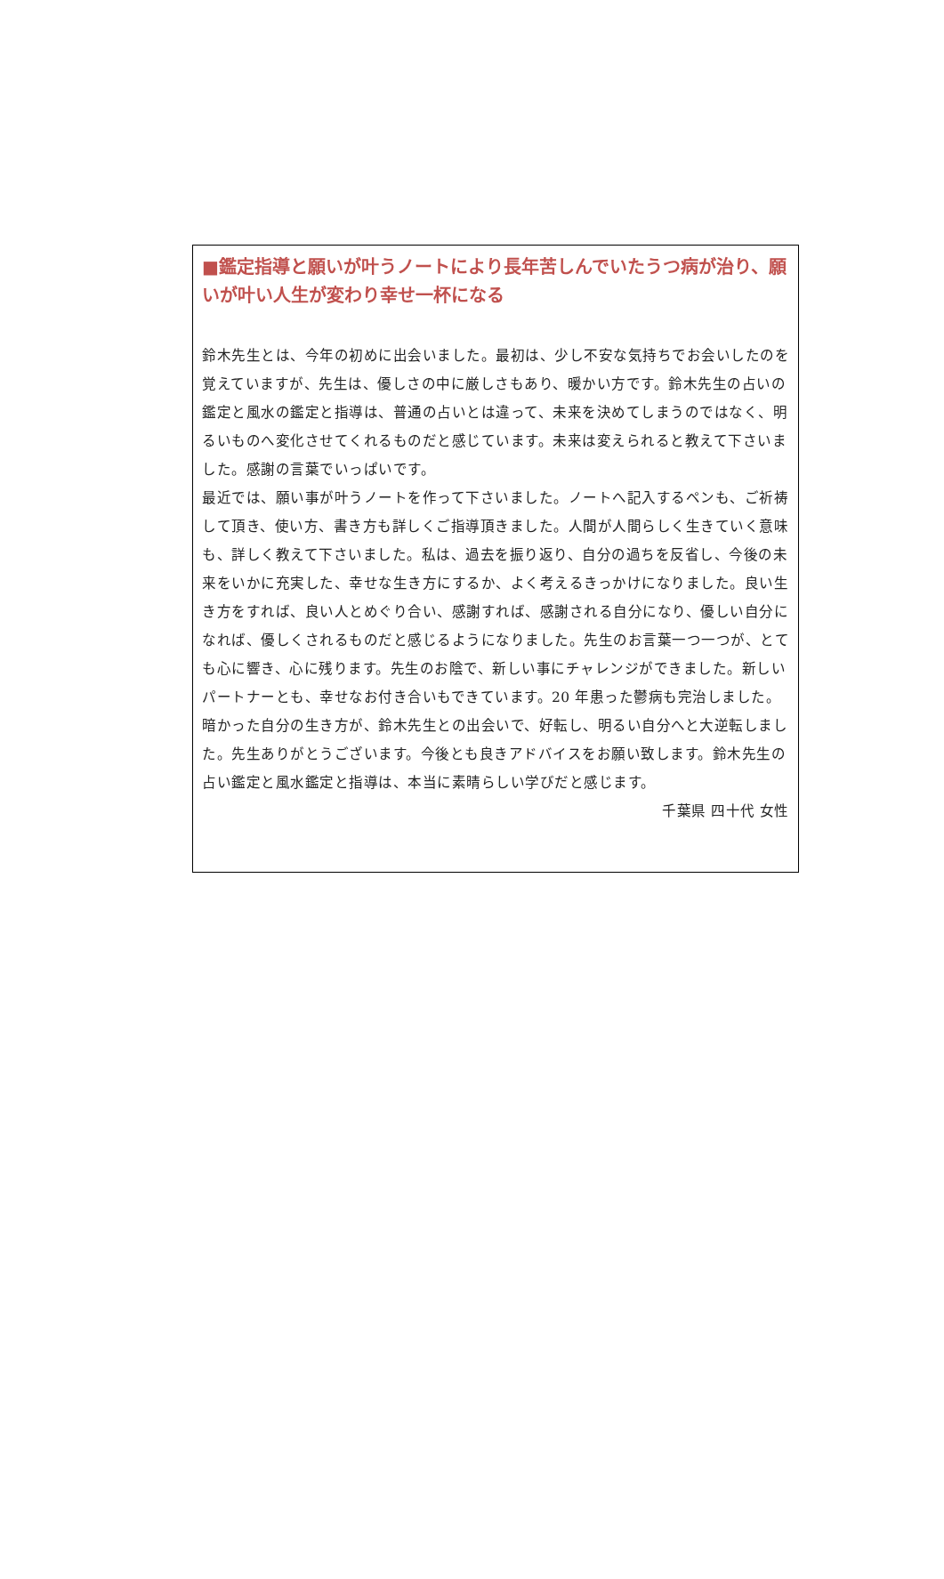■鑑定指導と願いが叶うノートにより長年苦しんでいたうつ病が治り、願いが叶い人生が変わり幸せ一杯になる
鈴木先生とは、今年の初めに出会いました。最初は、少し不安な気持ちでお会いしたのを覚えていますが、先生は、優しさの中に厳しさもあり、暖かい方です。鈴木先生の占いの鑑定と風水の鑑定と指導は、普通の占いとは違って、未来を決めてしまうのではなく、明るいものへ変化させてくれるものだと感じています。未来は変えられると教えて下さいました。感謝の言葉でいっぱいです。
最近では、願い事が叶うノートを作って下さいました。ノートへ記入するペンも、ご祈祷して頂き、使い方、書き方も詳しくご指導頂きました。人間が人間らしく生きていく意味も、詳しく教えて下さいました。私は、過去を振り返り、自分の過ちを反省し、今後の未来をいかに充実した、幸せな生き方にするか、よく考えるきっかけになりました。良い生き方をすれば、良い人とめぐり合い、感謝すれば、感謝される自分になり、優しい自分になれば、優しくされるものだと感じるようになりました。先生のお言葉一つ一つが、とても心に響き、心に残ります。先生のお陰で、新しい事にチャレンジができました。新しいパートナーとも、幸せなお付き合いもできています。20 年患った鬱病も完治しました。暗かった自分の生き方が、鈴木先生との出会いで、好転し、明るい自分へと大逆転しました。先生ありがとうございます。今後とも良きアドバイスをお願い致します。鈴木先生の占い鑑定と風水鑑定と指導は、本当に素晴らしい学びだと感じます。
千葉県 四十代 女性